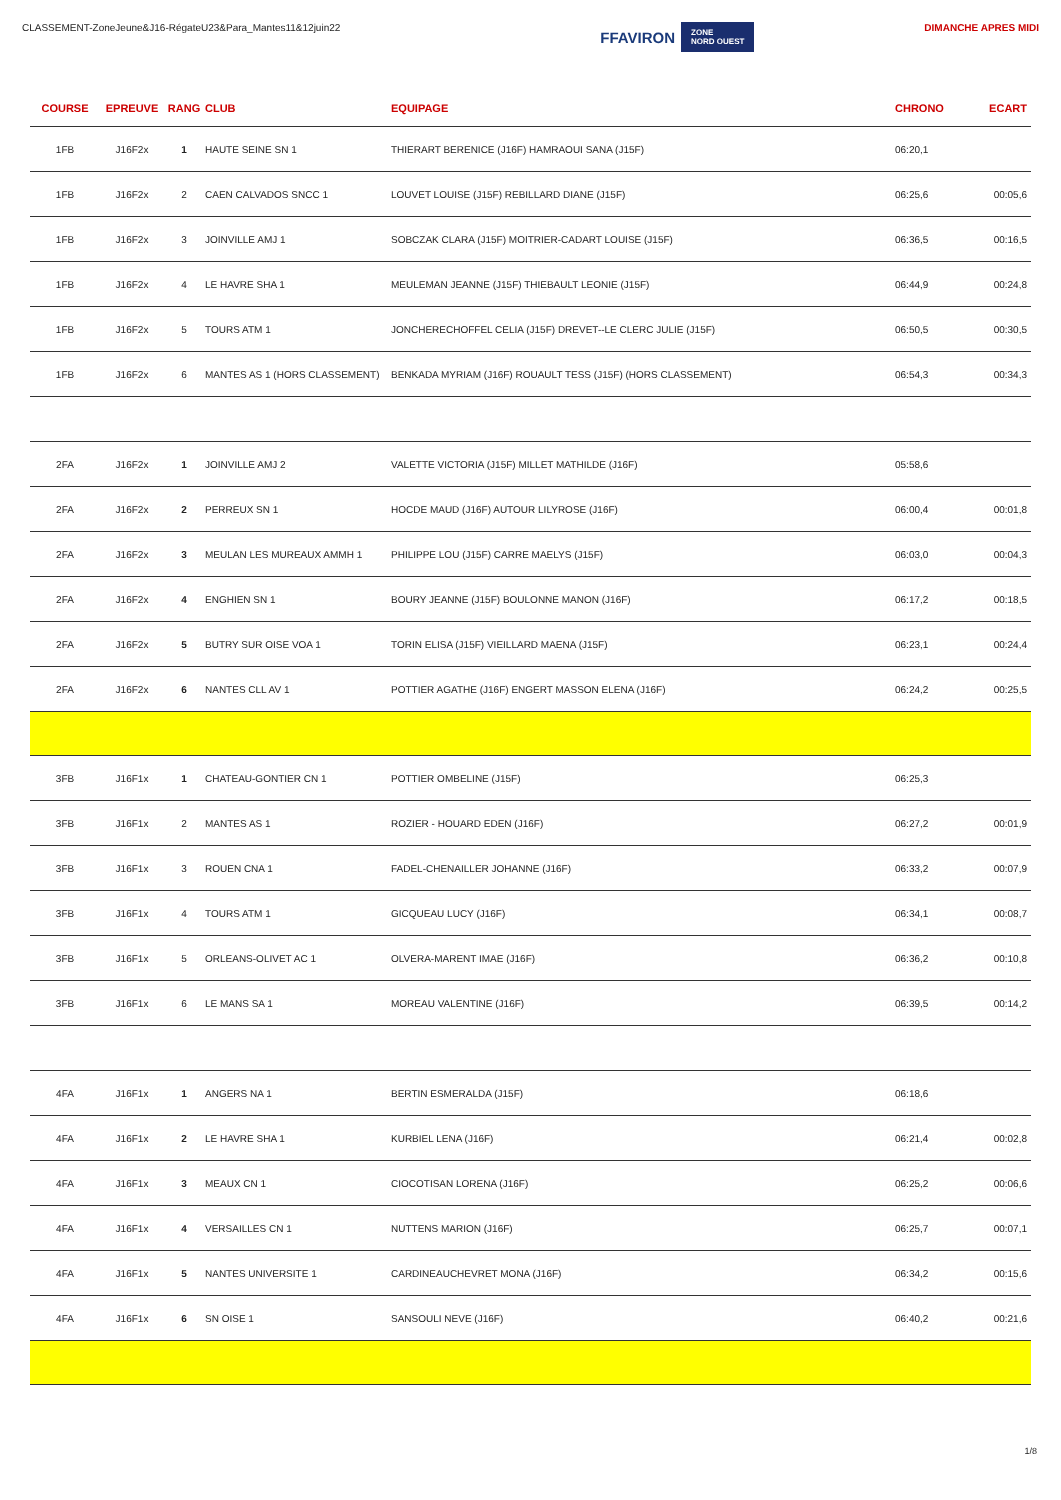CLASSEMENT-ZoneJeune&J16-RégateU23&Para_Mantes11&12juin22
FFAVIRON ZONE
NORD OUEST
DIMANCHE APRES MIDI
| COURSE | EPREUVE | RANG | CLUB | EQUIPAGE | CHRONO | ECART |
| --- | --- | --- | --- | --- | --- | --- |
| 1FB | J16F2x | 1 | HAUTE SEINE SN 1 | THIERART BERENICE (J16F) HAMRAOUI SANA (J15F) | 06:20,1 | |
| 1FB | J16F2x | 2 | CAEN CALVADOS SNCC 1 | LOUVET LOUISE (J15F) REBILLARD DIANE (J15F) | 06:25,6 | 00:05,6 |
| 1FB | J16F2x | 3 | JOINVILLE AMJ 1 | SOBCZAK CLARA (J15F) MOITRIER-CADART LOUISE (J15F) | 06:36,5 | 00:16,5 |
| 1FB | J16F2x | 4 | LE HAVRE SHA 1 | MEULEMAN JEANNE (J15F) THIEBAULT LEONIE (J15F) | 06:44,9 | 00:24,8 |
| 1FB | J16F2x | 5 | TOURS ATM 1 | JONCHERECHOFFEL CELIA (J15F) DREVET--LE CLERC JULIE (J15F) | 06:50,5 | 00:30,5 |
| 1FB | J16F2x | 6 | MANTES AS 1 (HORS CLASSEMENT) | BENKADA MYRIAM (J16F) ROUAULT TESS (J15F) (HORS CLASSEMENT) | 06:54,3 | 00:34,3 |
| 2FA | J16F2x | 1 | JOINVILLE AMJ 2 | VALETTE VICTORIA (J15F) MILLET MATHILDE (J16F) | 05:58,6 | |
| 2FA | J16F2x | 2 | PERREUX SN 1 | HOCDE MAUD (J16F) AUTOUR LILYROSE (J16F) | 06:00,4 | 00:01,8 |
| 2FA | J16F2x | 3 | MEULAN LES MUREAUX AMMH 1 | PHILIPPE LOU (J15F) CARRE MAELYS (J15F) | 06:03,0 | 00:04,3 |
| 2FA | J16F2x | 4 | ENGHIEN SN 1 | BOURY JEANNE (J15F) BOULONNE MANON (J16F) | 06:17,2 | 00:18,5 |
| 2FA | J16F2x | 5 | BUTRY SUR OISE VOA 1 | TORIN ELISA (J15F) VIEILLARD MAENA (J15F) | 06:23,1 | 00:24,4 |
| 2FA | J16F2x | 6 | NANTES CLL AV 1 | POTTIER AGATHE (J16F) ENGERT MASSON ELENA (J16F) | 06:24,2 | 00:25,5 |
| 3FB | J16F1x | 1 | CHATEAU-GONTIER CN 1 | POTTIER OMBELINE (J15F) | 06:25,3 | |
| 3FB | J16F1x | 2 | MANTES AS 1 | ROZIER - HOUARD EDEN (J16F) | 06:27,2 | 00:01,9 |
| 3FB | J16F1x | 3 | ROUEN CNA 1 | FADEL-CHENAILLER JOHANNE (J16F) | 06:33,2 | 00:07,9 |
| 3FB | J16F1x | 4 | TOURS ATM 1 | GICQUEAU LUCY (J16F) | 06:34,1 | 00:08,7 |
| 3FB | J16F1x | 5 | ORLEANS-OLIVET AC 1 | OLVERA-MARENT IMAE (J16F) | 06:36,2 | 00:10,8 |
| 3FB | J16F1x | 6 | LE MANS SA 1 | MOREAU VALENTINE (J16F) | 06:39,5 | 00:14,2 |
| 4FA | J16F1x | 1 | ANGERS NA 1 | BERTIN ESMERALDA (J15F) | 06:18,6 | |
| 4FA | J16F1x | 2 | LE HAVRE SHA 1 | KURBIEL LENA (J16F) | 06:21,4 | 00:02,8 |
| 4FA | J16F1x | 3 | MEAUX CN 1 | CIOCOTISAN LORENA (J16F) | 06:25,2 | 00:06,6 |
| 4FA | J16F1x | 4 | VERSAILLES CN 1 | NUTTENS MARION (J16F) | 06:25,7 | 00:07,1 |
| 4FA | J16F1x | 5 | NANTES UNIVERSITE 1 | CARDINEAUCHEVRET MONA (J16F) | 06:34,2 | 00:15,6 |
| 4FA | J16F1x | 6 | SN OISE 1 | SANSOULI NEVE (J16F) | 06:40,2 | 00:21,6 |
1/8